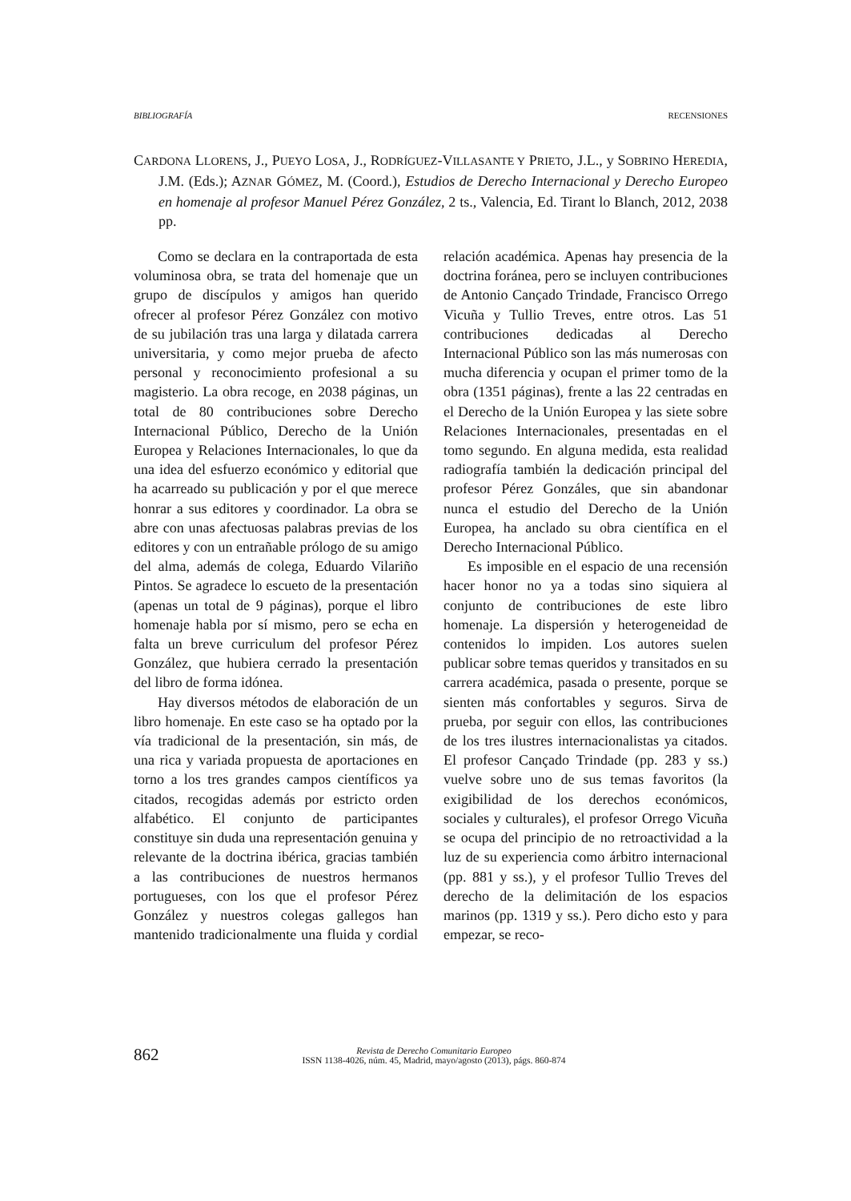BIBLIOGRAFÍA RECENSIONES
CARDONA LLORENS, J., PUEYO LOSA, J., RODRÍGUEZ-VILLASANTE Y PRIETO, J.L., y SOBRINO HEREDIA, J.M. (Eds.); AZNAR GÓMEZ, M. (Coord.), Estudios de Derecho Internacional y Derecho Europeo en homenaje al profesor Manuel Pérez González, 2 ts., Valencia, Ed. Tirant lo Blanch, 2012, 2038 pp.
Como se declara en la contraportada de esta voluminosa obra, se trata del homenaje que un grupo de discípulos y amigos han querido ofrecer al profesor Pérez González con motivo de su jubilación tras una larga y dilatada carrera universitaria, y como mejor prueba de afecto personal y reconocimiento profesional a su magisterio. La obra recoge, en 2038 páginas, un total de 80 contribuciones sobre Derecho Internacional Público, Derecho de la Unión Europea y Relaciones Internacionales, lo que da una idea del esfuerzo económico y editorial que ha acarreado su publicación y por el que merece honrar a sus editores y coordinador. La obra se abre con unas afectuosas palabras previas de los editores y con un entrañable prólogo de su amigo del alma, además de colega, Eduardo Vilariño Pintos. Se agradece lo escueto de la presentación (apenas un total de 9 páginas), porque el libro homenaje habla por sí mismo, pero se echa en falta un breve curriculum del profesor Pérez González, que hubiera cerrado la presentación del libro de forma idónea.
Hay diversos métodos de elaboración de un libro homenaje. En este caso se ha optado por la vía tradicional de la presentación, sin más, de una rica y variada propuesta de aportaciones en torno a los tres grandes campos científicos ya citados, recogidas además por estricto orden alfabético. El conjunto de participantes constituye sin duda una representación genuina y relevante de la doctrina ibérica, gracias también a las contribuciones de nuestros hermanos portugueses, con los que el profesor Pérez González y nuestros colegas gallegos han mantenido tradicionalmente una fluida y cordial relación académica. Apenas hay presencia de la doctrina foránea, pero se incluyen contribuciones de Antonio Cançado Trindade, Francisco Orrego Vicuña y Tullio Treves, entre otros. Las 51 contribuciones dedicadas al Derecho Internacional Público son las más numerosas con mucha diferencia y ocupan el primer tomo de la obra (1351 páginas), frente a las 22 centradas en el Derecho de la Unión Europea y las siete sobre Relaciones Internacionales, presentadas en el tomo segundo. En alguna medida, esta realidad radiografía también la dedicación principal del profesor Pérez Gonzáles, que sin abandonar nunca el estudio del Derecho de la Unión Europea, ha anclado su obra científica en el Derecho Internacional Público.
Es imposible en el espacio de una recensión hacer honor no ya a todas sino siquiera al conjunto de contribuciones de este libro homenaje. La dispersión y heterogeneidad de contenidos lo impiden. Los autores suelen publicar sobre temas queridos y transitados en su carrera académica, pasada o presente, porque se sienten más confortables y seguros. Sirva de prueba, por seguir con ellos, las contribuciones de los tres ilustres internacionalistas ya citados. El profesor Cançado Trindade (pp. 283 y ss.) vuelve sobre uno de sus temas favoritos (la exigibilidad de los derechos económicos, sociales y culturales), el profesor Orrego Vicuña se ocupa del principio de no retroactividad a la luz de su experiencia como árbitro internacional (pp. 881 y ss.), y el profesor Tullio Treves del derecho de la delimitación de los espacios marinos (pp. 1319 y ss.). Pero dicho esto y para empezar, se reco-
862
Revista de Derecho Comunitario Europeo
ISSN 1138-4026, núm. 45, Madrid, mayo/agosto (2013), págs. 860-874